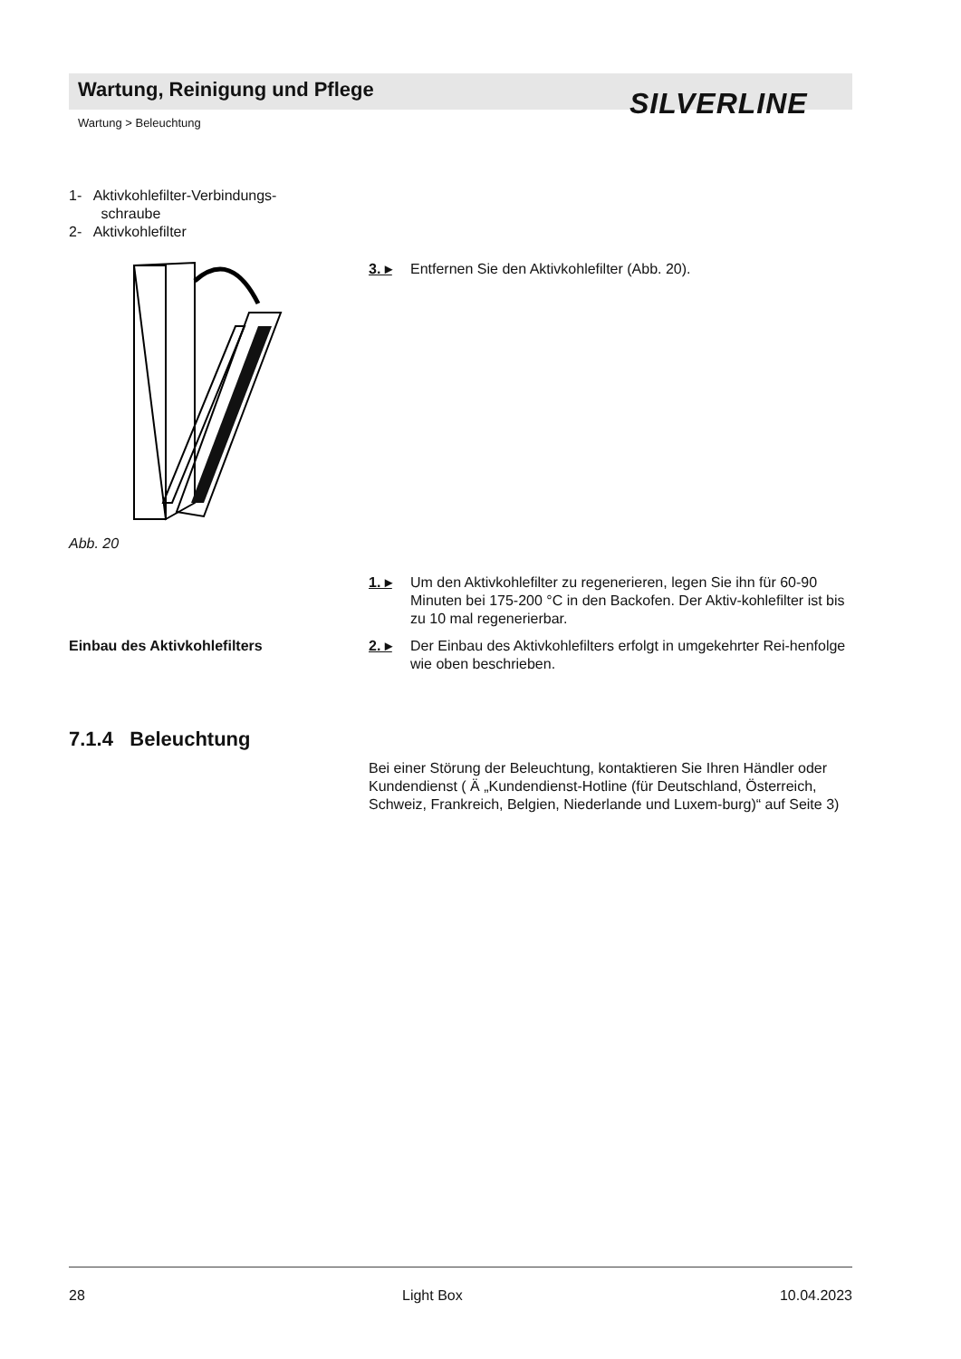Wartung, Reinigung und Pflege SILVERLINE
Wartung > Beleuchtung
1- Aktivkohlefilter-Verbindungs-
schraube
2- Aktivkohlefilter
Abb. 20
3. ▸ Entfernen Sie den Aktivkohlefilter (Abb. 20).
1. ▸ Um den Aktivkohlefilter zu regenerieren, legen Sie ihn für 60-90 Minuten bei 175-200 °C in den Backofen. Der Aktiv-kohlefilter ist bis zu 10 mal regenerierbar.
Einbau des Aktivkohlefilters
2. ▸ Der Einbau des Aktivkohlefilters erfolgt in umgekehrter Rei-henfolge wie oben beschrieben.
7.1.4 Beleuchtung
Bei einer Störung der Beleuchtung, kontaktieren Sie Ihren Händler oder Kundendienst ( Ä „Kundendienst-Hotline (für Deutschland, Österreich, Schweiz, Frankreich, Belgien, Niederlande und Luxem-burg)“ auf Seite 3)
28 Light Box 10.04.2023